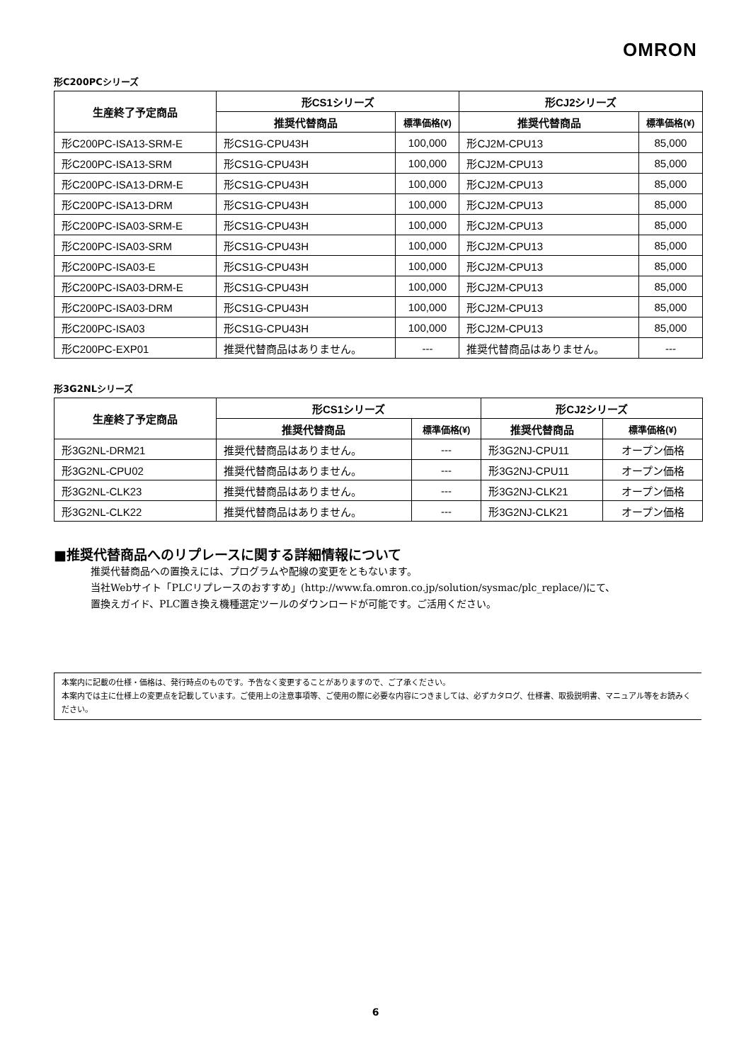OMRON
形C200PCシリーズ
| 生産終了予定商品 | 形CS1シリーズ | | 形CJ2シリーズ | |
| --- | --- | --- | --- | --- |
| | 推奨代替商品 | 標準価格(¥) | 推奨代替商品 | 標準価格(¥) |
| 形C200PC-ISA13-SRM-E | 形CS1G-CPU43H | 100,000 | 形CJ2M-CPU13 | 85,000 |
| 形C200PC-ISA13-SRM | 形CS1G-CPU43H | 100,000 | 形CJ2M-CPU13 | 85,000 |
| 形C200PC-ISA13-DRM-E | 形CS1G-CPU43H | 100,000 | 形CJ2M-CPU13 | 85,000 |
| 形C200PC-ISA13-DRM | 形CS1G-CPU43H | 100,000 | 形CJ2M-CPU13 | 85,000 |
| 形C200PC-ISA03-SRM-E | 形CS1G-CPU43H | 100,000 | 形CJ2M-CPU13 | 85,000 |
| 形C200PC-ISA03-SRM | 形CS1G-CPU43H | 100,000 | 形CJ2M-CPU13 | 85,000 |
| 形C200PC-ISA03-E | 形CS1G-CPU43H | 100,000 | 形CJ2M-CPU13 | 85,000 |
| 形C200PC-ISA03-DRM-E | 形CS1G-CPU43H | 100,000 | 形CJ2M-CPU13 | 85,000 |
| 形C200PC-ISA03-DRM | 形CS1G-CPU43H | 100,000 | 形CJ2M-CPU13 | 85,000 |
| 形C200PC-ISA03 | 形CS1G-CPU43H | 100,000 | 形CJ2M-CPU13 | 85,000 |
| 形C200PC-EXP01 | 推奨代替商品はありません。 | --- | 推奨代替商品はありません。 | --- |
形3G2NLシリーズ
| 生産終了予定商品 | 形CS1シリーズ | | 形CJ2シリーズ | |
| --- | --- | --- | --- | --- |
| | 推奨代替商品 | 標準価格(¥) | 推奨代替商品 | 標準価格(¥) |
| 形3G2NL-DRM21 | 推奨代替商品はありません。 | --- | 形3G2NJ-CPU11 | オープン価格 |
| 形3G2NL-CPU02 | 推奨代替商品はありません。 | --- | 形3G2NJ-CPU11 | オープン価格 |
| 形3G2NL-CLK23 | 推奨代替商品はありません。 | --- | 形3G2NJ-CLK21 | オープン価格 |
| 形3G2NL-CLK22 | 推奨代替商品はありません。 | --- | 形3G2NJ-CLK21 | オープン価格 |
■推奨代替商品へのリプレースに関する詳細情報について
推奨代替商品への置換えには、プログラムや配線の変更をともないます。
当社Webサイト「PLCリプレースのおすすめ」(http://www.fa.omron.co.jp/solution/sysmac/plc_replace/)にて、
置換えガイド、PLC置き換え機種選定ツールのダウンロードが可能です。ご活用ください。
本案内に記載の仕様・価格は、発行時点のものです。予告なく変更することがありますので、ご了承ください。
本案内では主に仕様上の変更点を記載しています。ご使用上の注意事項等、ご使用の際に必要な内容につきましては、必ずカタログ、仕様書、取扱説明書、マニュアル等をお読みください。
6